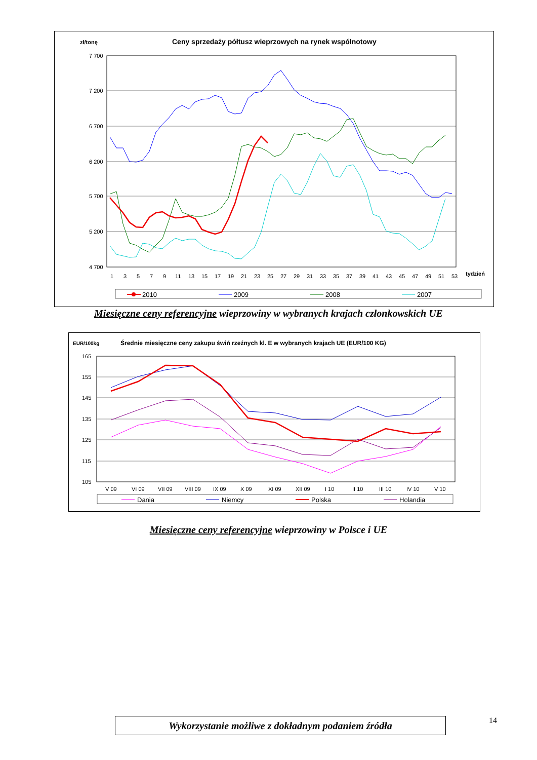zł/tonę
Ceny sprzedaży półtusz wieprzowych na rynek wspólnotowy
7 700
7 200
6 700
6 200
5 700
5 200
4 700
1
3
5
7
9
11
13
15
17
19
21
23
25
27
29
31
33
35
37
39
41
43
45
47
49
51
53
tydzień
2010
2009
2008
2007
Miesięczne ceny referencyjne wieprzowiny w wybranych krajach członkowskich UE
EUR/100kg
Średnie miesięczne ceny zakupu świń rzeźnych kl. E w wybranych krajach UE (EUR/100 KG)
165
155
145
135
125
115
105
V 09
VI 09
VII 09
VIII 09
IX 09
X 09
XI 09
XII 09
I 10
II 10
III 10
IV 10
V 10
Dania
Niemcy
Polska
Holandia
Miesięczne ceny referencyjne wieprzowiny w Polsce i UE
Wykorzystanie możliwe z dokładnym podaniem źródła 14